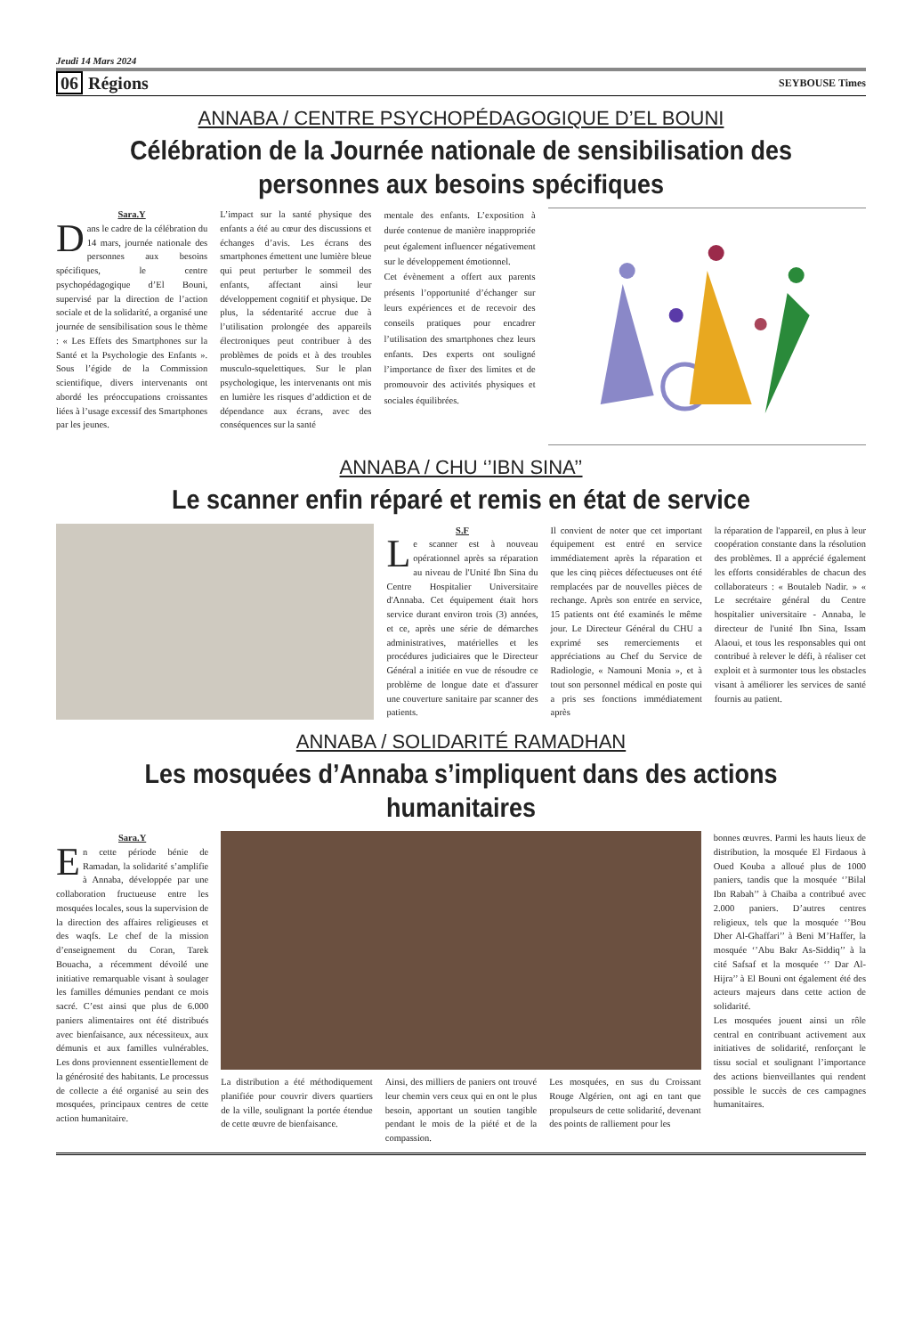Jeudi 14 Mars 2024
06 Régions
SEYBOUSE Times
ANNABA / CENTRE PSYCHOPÉDAGOGIQUE D’EL BOUNI
Célébration de la Journée nationale de sensibilisation des personnes aux besoins spécifiques
Sara.Y
Dans le cadre de la célébration du 14 mars, journée nationale des personnes aux besoins spécifiques, le centre psychopédagogique d’El Bouni, supervisé par la direction de l’action sociale et de la solidarité, a organisé une journée de sensibilisation sous le thème : « Les Effets des Smartphones sur la Santé et la Psychologie des Enfants ». Sous l’égide de la Commission scientifique, divers intervenants ont abordé les préoccupations croissantes liées à l’usage excessif des Smartphones par les jeunes.
L’impact sur la santé physique des enfants a été au cœur des discussions et échanges d’avis. Les écrans des smartphones émettent une lumière bleue qui peut perturber le sommeil des enfants, affectant ainsi leur développement cognitif et physique. De plus, la sédentarité accrue due à l’utilisation prolongée des appareils électroniques peut contribuer à des problèmes de poids et à des troubles musculo-squelettiques. Sur le plan psychologique, les intervenants ont mis en lumière les risques d’addiction et de dépendance aux écrans, avec des conséquences sur la santé
mentale des enfants. L’exposition à durée contenue de manière inappropriée peut également influencer négativement sur le développement émotionnel.
Cet évènement a offert aux parents présents l’opportunité d’échanger sur leurs expériences et de recevoir des conseils pratiques pour encadrer l’utilisation des smartphones chez leurs enfants. Des experts ont souligné l’importance de fixer des limites et de promouvoir des activités physiques et sociales équilibrées.
ANNABA / CHU ‘’IBN SINA’’
Le scanner enfin réparé et remis en état de service
S.F
Le scanner est à nouveau opérationnel après sa réparation au niveau de l'Unité Ibn Sina du Centre Hospitalier Universitaire d'Annaba. Cet équipement était hors service durant environ trois (3) années, et ce, après une série de démarches administratives, matérielles et les procédures judiciaires que le Directeur Général a initiée en vue de résoudre ce problème de longue date et d'assurer une couverture sanitaire par scanner des patients.
Il convient de noter que cet important équipement est entré en service immédiatement après la réparation et que les cinq pièces défectueuses ont été remplacées par de nouvelles pièces de rechange. Après son entrée en service, 15 patients ont été examinés le même jour. Le Directeur Général du CHU a exprimé ses remerciements et appréciations au Chef du Service de Radiologie, « Namouni Monia », et à tout son personnel médical en poste qui a pris ses fonctions immédiatement après
la réparation de l'appareil, en plus à leur coopération constante dans la résolution des problèmes. Il a apprécié également les efforts considérables de chacun des collaborateurs : « Boutaleb Nadir. » « Le secrétaire général du Centre hospitalier universitaire - Annaba, le directeur de l'unité Ibn Sina, Issam Alaoui, et tous les responsables qui ont contribué à relever le défi, à réaliser cet exploit et à surmonter tous les obstacles visant à améliorer les services de santé fournis au patient.
ANNABA / SOLIDARITÉ RAMADHAN
Les mosquées d’Annaba s’impliquent dans des actions humanitaires
Sara.Y
En cette période bénie de Ramadan, la solidarité s’amplifie à Annaba, développée par une collaboration fructueuse entre les mosquées locales, sous la supervision de la direction des affaires religieuses et des waqfs. Le chef de la mission d’enseignement du Coran, Tarek Bouacha, a récemment dévoilé une initiative remarquable visant à soulager les familles démunies pendant ce mois sacré. C’est ainsi que plus de 6.000 paniers alimentaires ont été distribués avec bienfaisance, aux nécessiteux, aux démunis et aux familles vulnérables. Les dons proviennent essentiellement de la générosité des habitants. Le processus de collecte a été organisé au sein des mosquées, principaux centres de cette action humanitaire.
La distribution a été méthodiquement planifiée pour couvrir divers quartiers de la ville, soulignant la portée étendue de cette œuvre de bienfaisance.
Ainsi, des milliers de paniers ont trouvé leur chemin vers ceux qui en ont le plus besoin, apportant un soutien tangible pendant le mois de la piété et de la compassion.
Les mosquées, en sus du Croissant Rouge Algérien, ont agi en tant que propulseurs de cette solidarité, devenant des points de ralliement pour les
bonnes œuvres. Parmi les hauts lieux de distribution, la mosquée El Firdaous à Oued Kouba a alloué plus de 1000 paniers, tandis que la mosquée ‘’Bilal Ibn Rabah’’ à Chaiba a contribué avec 2.000 paniers. D’autres centres religieux, tels que la mosquée ‘’Bou Dher Al-Ghaffari’’ à Beni M’Haffer, la mosquée ‘’Abu Bakr As-Siddiq’’ à la cité Safsaf et la mosquée ‘’ Dar Al-Hijra’’ à El Bouni ont également été des acteurs majeurs dans cette action de solidarité.
Les mosquées jouent ainsi un rôle central en contribuant activement aux initiatives de solidarité, renforçant le tissu social et soulignant l’importance des actions bienveillantes qui rendent possible le succès de ces campagnes humanitaires.